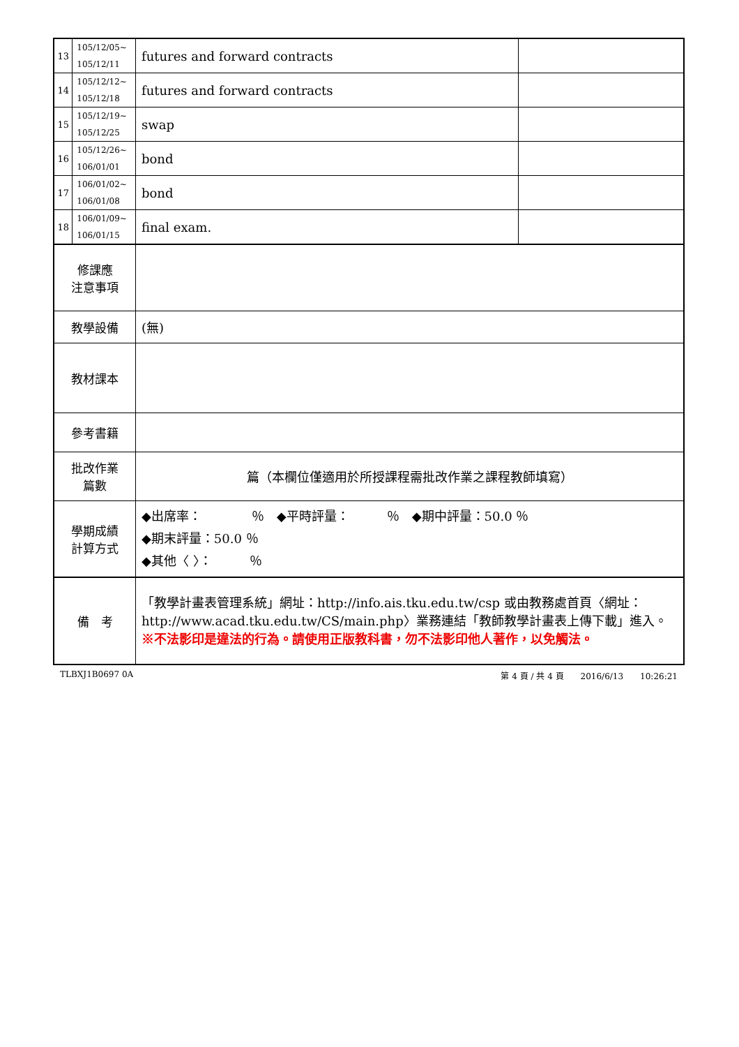| 13 | 105/12/05~ 105/12/11 | futures and forward contracts | |
| 14 | 105/12/12~ 105/12/18 | futures and forward contracts | |
| 15 | 105/12/19~ 105/12/25 | swap | |
| 16 | 105/12/26~ 106/01/01 | bond | |
| 17 | 106/01/02~ 106/01/08 | bond | |
| 18 | 106/01/09~ 106/01/15 | final exam. | |
| 修課應 注意事項 | | | |
| 教學設備 | | (無) | |
| 教材課本 | | | |
| 參考書籍 | | | |
| 批改作業 篇數 | | 篇（本欄位僅適用於所授課程需批改作業之課程教師填寫） | |
| 學期成績 計算方式 | | ◆出席率： ％ ◆平時評量： ％ ◆期中評量：50.0 ％ ◆期末評量：50.0 ％ ◆其他〈 〉： ％ | |
| 備 考 | | 「教學計畫表管理系統」網址： http://info.ais.tku.edu.tw/csp 或由教務處首頁〈網址： http://www.acad.tku.edu.tw/CS/main.php 〉業務連結「教師教學計畫表上傳下載」進入。 ※不法影印是違法的行為。請使用正版教科書，勿不法影印他人著作，以免觸法。 | |
TLBXJ1B0697 0A 第 4 頁 / 共 4 頁　　2016/6/13　　10:26:21